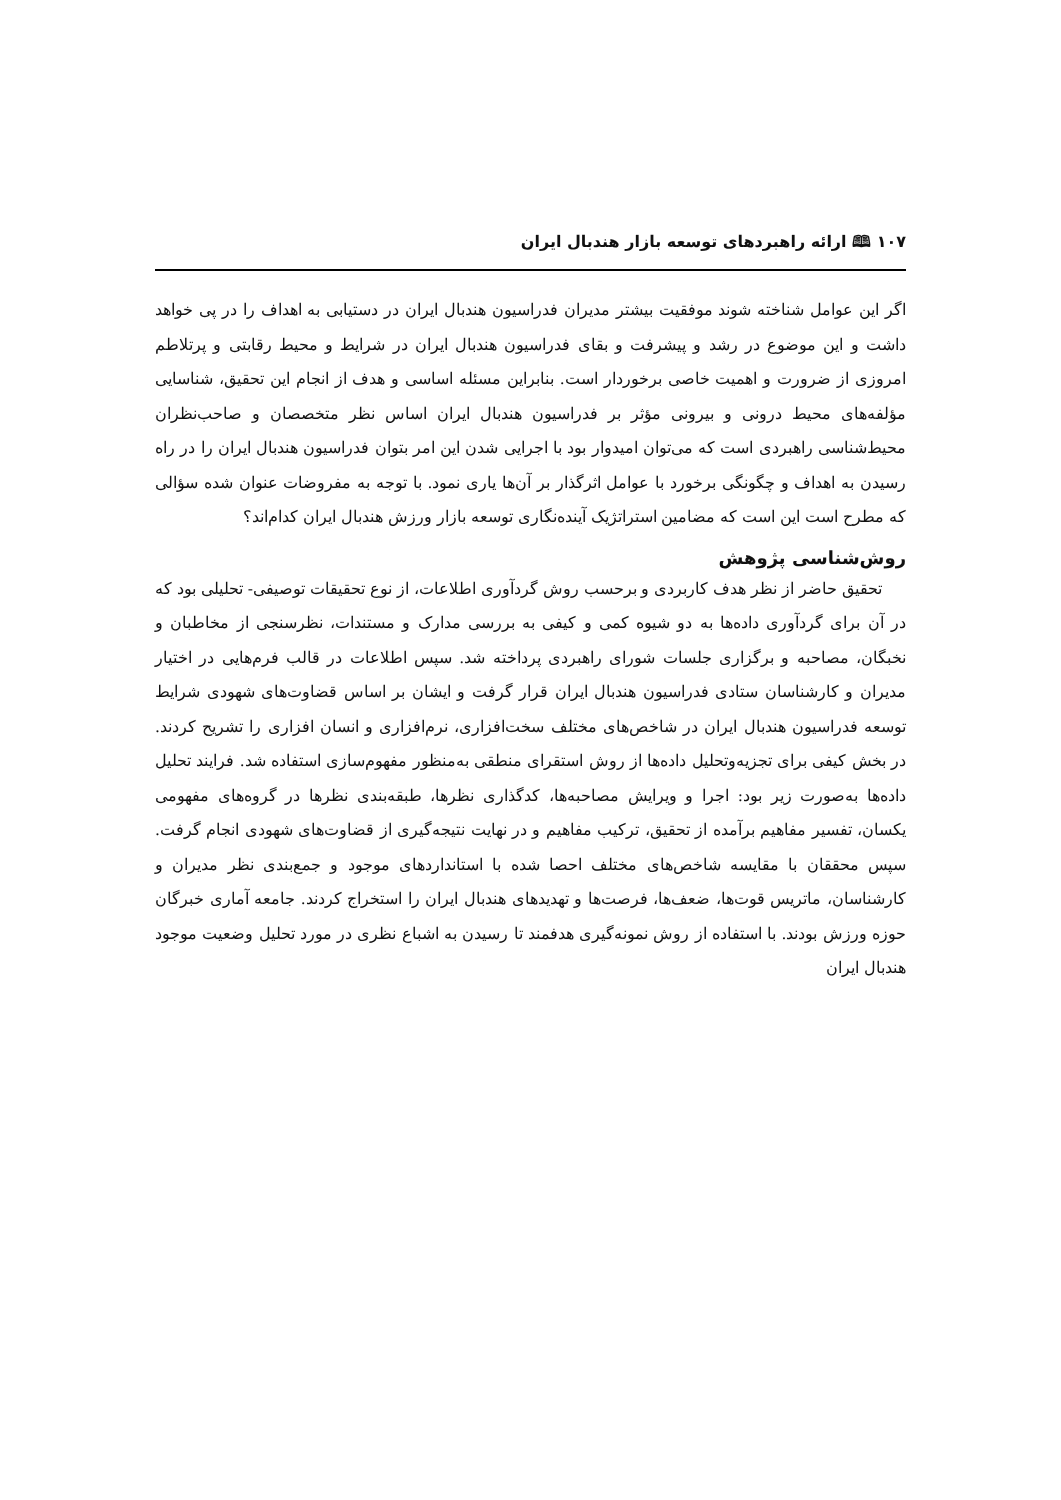۱۰۷ 🕮 ارائه راهبردهای توسعه بازار هندبال ایران
اگر این عوامل شناخته شوند موفقیت بیشتر مدیران فدراسیون هندبال ایران در دستیابی به اهداف را در پی خواهد داشت و این موضوع در رشد و پیشرفت و بقای فدراسیون هندبال ایران در شرایط و محیط رقابتی و پرتلاطم امروزی از ضرورت و اهمیت خاصی برخوردار است. بنابراین مسئله اساسی و هدف از انجام این تحقیق، شناسایی مؤلفه‌های محیط درونی و بیرونی مؤثر بر فدراسیون هندبال ایران اساس نظر متخصصان و صاحب‌نظران محیط‌شناسی راهبردی است که می‌توان امیدوار بود با اجرایی شدن این امر بتوان فدراسیون هندبال ایران را در راه رسیدن به اهداف و چگونگی برخورد با عوامل اثرگذار بر آن‌ها یاری نمود. با توجه به مفروضات عنوان شده سؤالی که مطرح است این است که مضامین استراتژیک آینده‌نگاری توسعه بازار ورزش هندبال ایران کدام‌اند؟
روش‌شناسی پژوهش
تحقیق حاضر از نظر هدف کاربردی و برحسب روش گردآوری اطلاعات، از نوع تحقیقات توصیفی- تحلیلی بود که در آن برای گردآوری داده‌ها به دو شیوه کمی و کیفی به بررسی مدارک و مستندات، نظرسنجی از مخاطبان و نخبگان، مصاحبه و برگزاری جلسات شورای راهبردی پرداخته شد. سپس اطلاعات در قالب فرم‌هایی در اختیار مدیران و کارشناسان ستادی فدراسیون هندبال ایران قرار گرفت و ایشان بر اساس قضاوت‌های شهودی شرایط توسعه فدراسیون هندبال ایران در شاخص‌های مختلف سخت‌افزاری، نرم‌افزاری و انسان افزاری را تشریح کردند. در بخش کیفی برای تجزیه‌وتحلیل داده‌ها از روش استقرای منطقی به‌منظور مفهوم‌سازی استفاده شد. فرایند تحلیل داده‌ها به‌صورت زیر بود: اجرا و ویرایش مصاحبه‌ها، کدگذاری نظرها، طبقه‌بندی نظرها در گروه‌های مفهومی یکسان، تفسیر مفاهیم برآمده از تحقیق، ترکیب مفاهیم و در نهایت نتیجه‌گیری از قضاوت‌های شهودی انجام گرفت. سپس محققان با مقایسه شاخص‌های مختلف احصا شده با استانداردهای موجود و جمع‌بندی نظر مدیران و کارشناسان، ماتریس قوت‌ها، ضعف‌ها، فرصت‌ها و تهدیدهای هندبال ایران را استخراج کردند. جامعه آماری خبرگان حوزه ورزش بودند. با استفاده از روش نمونه‌گیری هدفمند تا رسیدن به اشباع نظری در مورد تحلیل وضعیت موجود هندبال ایران